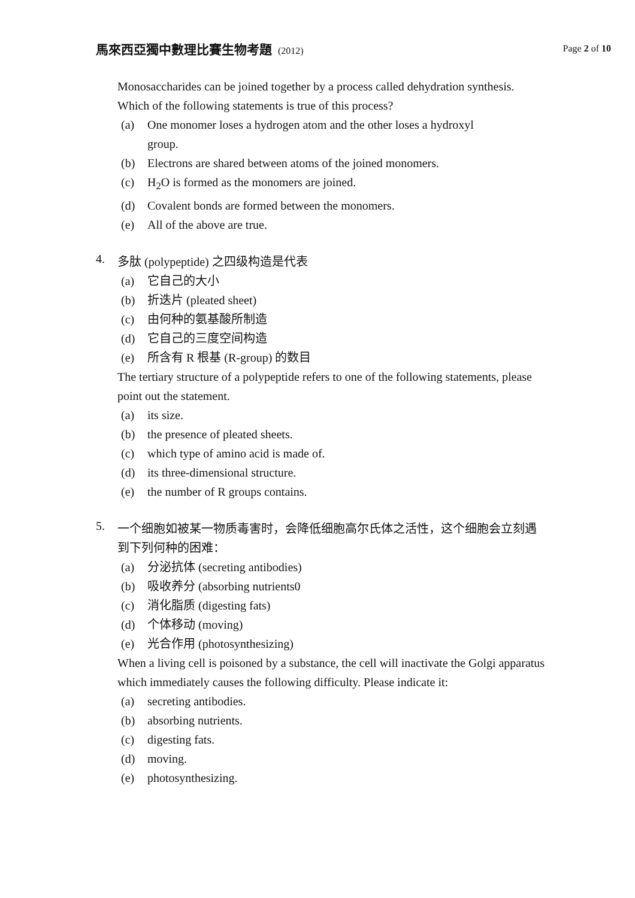馬來西亞獨中數理比賽生物考題 (2012)
Page 2 of 10
Monosaccharides can be joined together by a process called dehydration synthesis. Which of the following statements is true of this process?
(a) One monomer loses a hydrogen atom and the other loses a hydroxyl
group.
(b) Electrons are shared between atoms of the joined monomers.
(c) H<sub>2</sub>O is formed as the monomers are joined.
(d) Covalent bonds are formed between the monomers.
(e) All of the above are true.
4.
多肽 (polypeptide) 之四级构造是代表
(a) 它自己的大小
(b) 折迭片 (pleated sheet)
(c) 由何种的氨基酸所制造
(d) 它自己的三度空间构造
(e) 所含有 R 根基 (R-group) 的数目
The tertiary structure of a polypeptide refers to one of the following statements, please point out the statement.
(a) its size.
(b) the presence of pleated sheets.
(c) which type of amino acid is made of.
(d) its three-dimensional structure.
(e) the number of R groups contains.
5.
一个细胞如被某一物质毒害时，会降低细胞高尔氏体之活性，这个细胞会立刻遇到下列何种的困难：
(a) 分泌抗体 (secreting antibodies)
(b) 吸收养分 (absorbing nutrients0
(c) 消化脂质 (digesting fats)
(d) 个体移动 (moving)
(e) 光合作用 (photosynthesizing)
When a living cell is poisoned by a substance, the cell will inactivate the Golgi apparatus which immediately causes the following difficulty. Please indicate it:
(a) secreting antibodies.
(b) absorbing nutrients.
(c) digesting fats.
(d) moving.
(e) photosynthesizing.